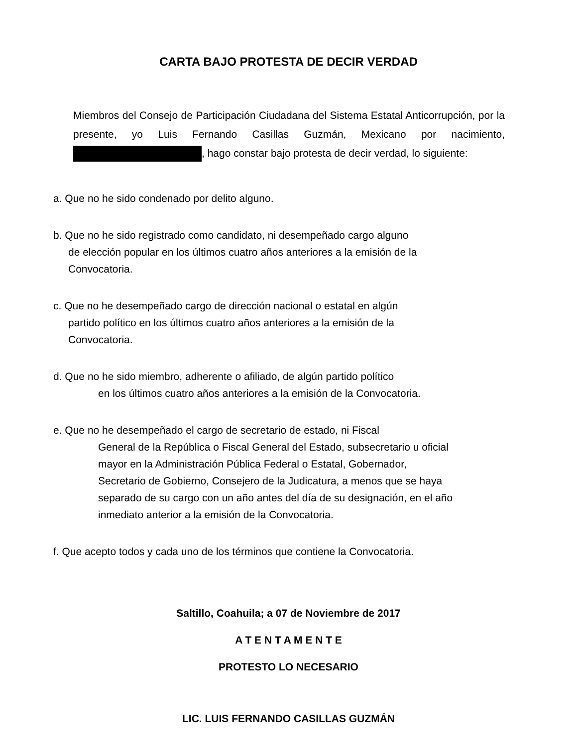CARTA BAJO PROTESTA DE DECIR VERDAD
Miembros del Consejo de Participación Ciudadana del Sistema Estatal Anticorrupción, por la presente, yo Luis Fernando Casillas Guzmán, Mexicano por nacimiento, , hago constar bajo protesta de decir verdad, lo siguiente:
a. Que no he sido condenado por delito alguno.
b. Que no he sido registrado como candidato, ni desempeñado cargo alguno
de elección popular en los últimos cuatro años anteriores a la emisión de la
Convocatoria.
c. Que no he desempeñado cargo de dirección nacional o estatal en algún
partido político en los últimos cuatro años anteriores a la emisión de la
Convocatoria.
d. Que no he sido miembro, adherente o afiliado, de algún partido político
en los últimos cuatro años anteriores a la emisión de la Convocatoria.
e. Que no he desempeñado el cargo de secretario de estado, ni Fiscal
General de la República o Fiscal General del Estado, subsecretario u oficial
mayor en la Administración Pública Federal o Estatal, Gobernador,
Secretario de Gobierno, Consejero de la Judicatura, a menos que se haya
separado de su cargo con un año antes del día de su designación, en el año
inmediato anterior a la emisión de la Convocatoria.
f. Que acepto todos y cada uno de los términos que contiene la Convocatoria.
Saltillo, Coahuila; a 07 de Noviembre de 2017
A T E N T A M E N T E
PROTESTO LO NECESARIO
LIC. LUIS FERNANDO CASILLAS GUZMÁN